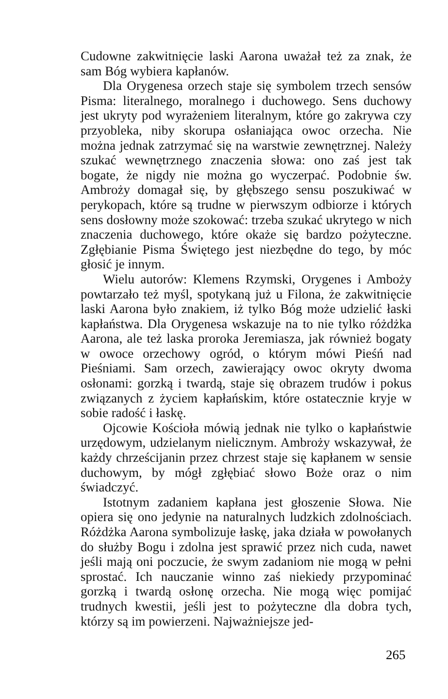Cudowne zakwitnięcie laski Aarona uważał też za znak, że sam Bóg wybiera kapłanów.
Dla Orygenesa orzech staje się symbolem trzech sensów Pisma: literalnego, moralnego i duchowego. Sens duchowy jest ukryty pod wyrażeniem literalnym, które go zakrywa czy przyobleka, niby skorupa osłaniająca owoc orzecha. Nie można jednak zatrzymać się na warstwie zewnętrznej. Należy szukać wewnętrznego znaczenia słowa: ono zaś jest tak bogate, że nigdy nie można go wyczerpać. Podobnie św. Ambroży domagał się, by głębszego sensu poszukiwać w perykopach, które są trudne w pierwszym odbiorze i których sens dosłowny może szokować: trzeba szukać ukrytego w nich znaczenia duchowego, które okaże się bardzo pożyteczne. Zgłębianie Pisma Świętego jest niezbędne do tego, by móc głosić je innym.
Wielu autorów: Klemens Rzymski, Orygenes i Ambożу powtarzało też myśl, spotykaną już u Filona, że zakwitnięcie laski Aarona było znakiem, iż tylko Bóg może udzielić łaski kapłaństwa. Dla Orygenesa wskazuje na to nie tylko różdżka Aarona, ale też laska proroka Jeremiasza, jak również bogaty w owoce orzechowy ogród, o którym mówi Pieśń nad Pieśniami. Sam orzech, zawierający owoc okryty dwoma osłonami: gorzką i twardą, staje się obrazem trudów i pokus związanych z życiem kapłańskim, które ostatecznie kryje w sobie radość i łaskę.
Ojcowie Kościoła mówią jednak nie tylko o kapłaństwie urzędowym, udzielanym nielicznym. Ambroży wskazywał, że każdy chrześcijanin przez chrzest staje się kapłanem w sensie duchowym, by mógł zgłębiać słowo Boże oraz o nim świadczyć.
Istotnym zadaniem kapłana jest głoszenie Słowa. Nie opiera się ono jedynie na naturalnych ludzkich zdolnościach. Różdżka Aarona symbolizuje łaskę, jaka działa w powołanych do służby Bogu i zdolna jest sprawić przez nich cuda, nawet jeśli mają oni poczucie, że swym zadaniom nie mogą w pełni sprostać. Ich nauczanie winno zaś niekiedy przypominać gorzką i twardą osłonę orzecha. Nie mogą więc pomijać trudnych kwestii, jeśli jest to pożyteczne dla dobra tych, którzy są im powierzeni. Najważniejsze jed-
265